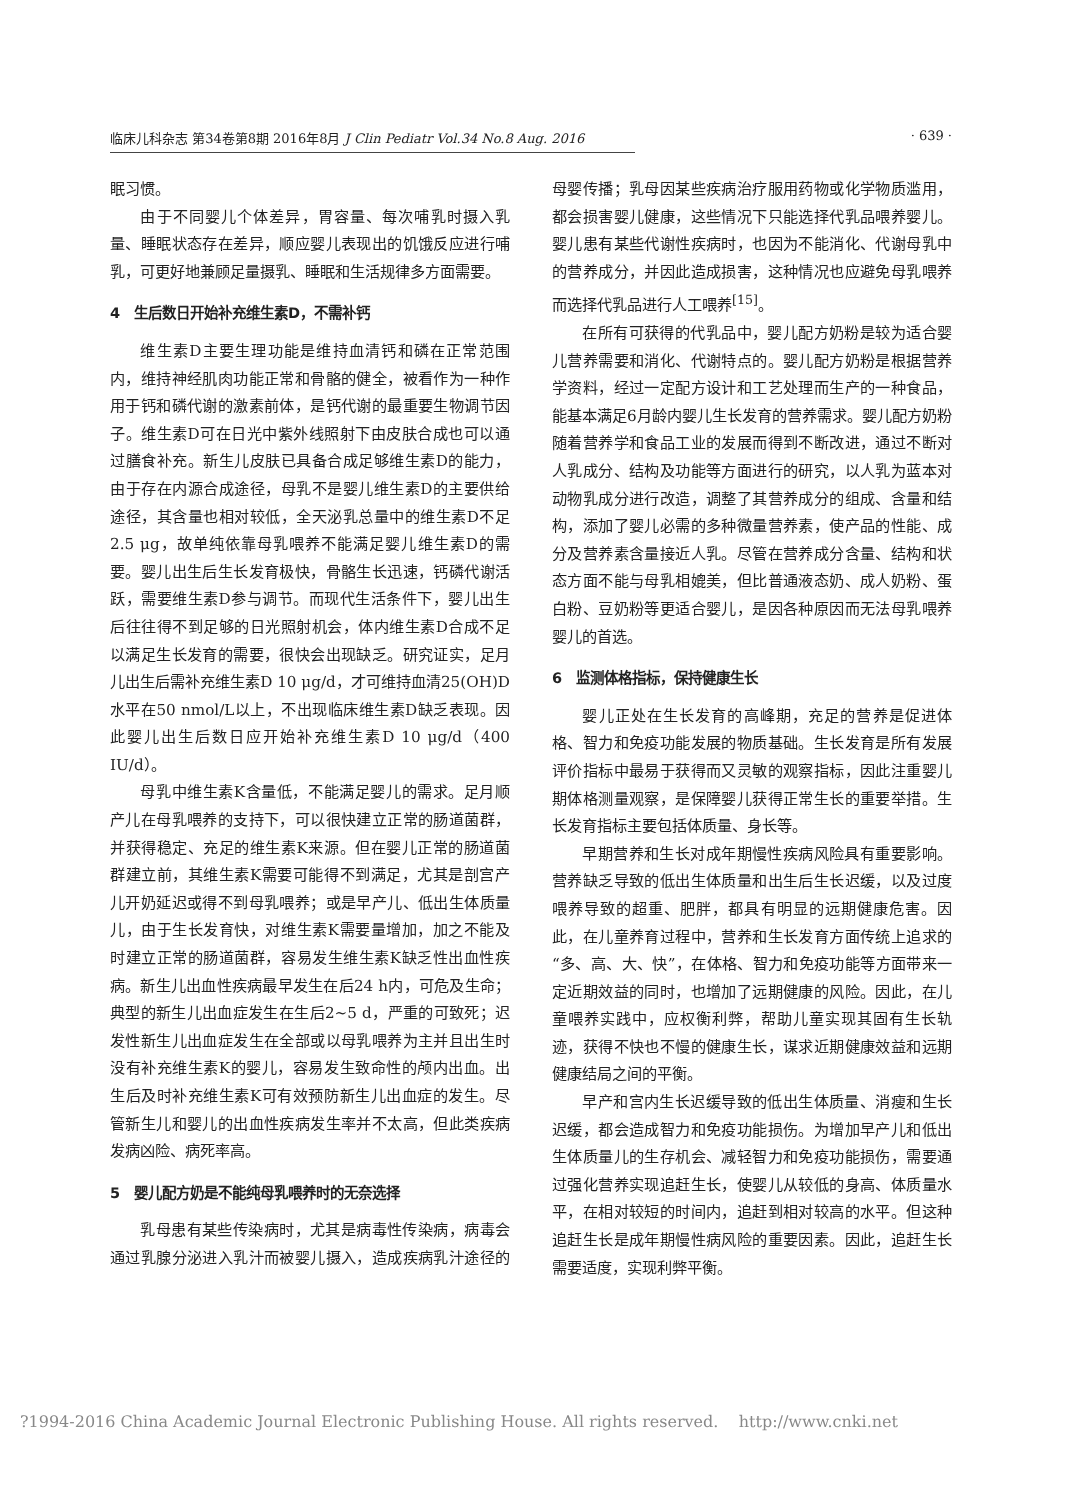临床儿科杂志 第34卷第8期 2016年8月 J Clin Pediatr Vol.34 No.8 Aug. 2016 · 639 ·
眠习惯。
由于不同婴儿个体差异，胃容量、每次哺乳时摄入乳量、睡眠状态存在差异，顺应婴儿表现出的饥饿反应进行哺乳，可更好地兼顾足量摄乳、睡眠和生活规律多方面需要。
4　生后数日开始补充维生素D，不需补钙
维生素D主要生理功能是维持血清钙和磷在正常范围内，维持神经肌肉功能正常和骨骼的健全，被看作为一种作用于钙和磷代谢的激素前体，是钙代谢的最重要生物调节因子。维生素D可在日光中紫外线照射下由皮肤合成也可以通过膳食补充。新生儿皮肤已具备合成足够维生素D的能力，由于存在内源合成途径，母乳不是婴儿维生素D的主要供给途径，其含量也相对较低，全天泌乳总量中的维生素D不足2.5 μg，故单纯依靠母乳喂养不能满足婴儿维生素D的需要。婴儿出生后生长发育极快，骨骼生长迅速，钙磷代谢活跃，需要维生素D参与调节。而现代生活条件下，婴儿出生后往往得不到足够的日光照射机会，体内维生素D合成不足以满足生长发育的需要，很快会出现缺乏。研究证实，足月儿出生后需补充维生素D 10 μg/d，才可维持血清25(OH)D水平在50 nmol/L以上，不出现临床维生素D缺乏表现。因此婴儿出生后数日应开始补充维生素D 10 μg/d（400 IU/d）。
母乳中维生素K含量低，不能满足婴儿的需求。足月顺产儿在母乳喂养的支持下，可以很快建立正常的肠道菌群，并获得稳定、充足的维生素K来源。但在婴儿正常的肠道菌群建立前，其维生素K需要可能得不到满足，尤其是剖宫产儿开奶延迟或得不到母乳喂养；或是早产儿、低出生体质量儿，由于生长发育快，对维生素K需要量增加，加之不能及时建立正常的肠道菌群，容易发生维生素K缺乏性出血性疾病。新生儿出血性疾病最早发生在后24 h内，可危及生命；典型的新生儿出血症发生在生后2~5 d，严重的可致死；迟发性新生儿出血症发生在全部或以母乳喂养为主并且出生时没有补充维生素K的婴儿，容易发生致命性的颅内出血。出生后及时补充维生素K可有效预防新生儿出血症的发生。尽管新生儿和婴儿的出血性疾病发生率并不太高，但此类疾病发病凶险、病死率高。
5　婴儿配方奶是不能纯母乳喂养时的无奈选择
乳母患有某些传染病时，尤其是病毒性传染病，病毒会通过乳腺分泌进入乳汁而被婴儿摄入，造成疾病乳汁途径的母婴传播；乳母因某些疾病治疗服用药物或化学物质滥用，都会损害婴儿健康，这些情况下只能选择代乳品喂养婴儿。婴儿患有某些代谢性疾病时，也因为不能消化、代谢母乳中的营养成分，并因此造成损害，这种情况也应避免母乳喂养而选择代乳品进行人工喂养<sup>[15]</sup>。
在所有可获得的代乳品中，婴儿配方奶粉是较为适合婴儿营养需要和消化、代谢特点的。婴儿配方奶粉是根据营养学资料，经过一定配方设计和工艺处理而生产的一种食品，能基本满足6月龄内婴儿生长发育的营养需求。婴儿配方奶粉随着营养学和食品工业的发展而得到不断改进，通过不断对人乳成分、结构及功能等方面进行的研究，以人乳为蓝本对动物乳成分进行改造，调整了其营养成分的组成、含量和结构，添加了婴儿必需的多种微量营养素，使产品的性能、成分及营养素含量接近人乳。尽管在营养成分含量、结构和状态方面不能与母乳相媲美，但比普通液态奶、成人奶粉、蛋白粉、豆奶粉等更适合婴儿，是因各种原因而无法母乳喂养婴儿的首选。
6　监测体格指标，保持健康生长
婴儿正处在生长发育的高峰期，充足的营养是促进体格、智力和免疫功能发展的物质基础。生长发育是所有发展评价指标中最易于获得而又灵敏的观察指标，因此注重婴儿期体格测量观察，是保障婴儿获得正常生长的重要举措。生长发育指标主要包括体质量、身长等。
早期营养和生长对成年期慢性疾病风险具有重要影响。营养缺乏导致的低出生体质量和出生后生长迟缓，以及过度喂养导致的超重、肥胖，都具有明显的远期健康危害。因此，在儿童养育过程中，营养和生长发育方面传统上追求的“多、高、大、快”，在体格、智力和免疫功能等方面带来一定近期效益的同时，也增加了远期健康的风险。因此，在儿童喂养实践中，应权衡利弊，帮助儿童实现其固有生长轨迹，获得不快也不慢的健康生长，谋求近期健康效益和远期健康结局之间的平衡。
早产和宫内生长迟缓导致的低出生体质量、消瘦和生长迟缓，都会造成智力和免疫功能损伤。为增加早产儿和低出生体质量儿的生存机会、减轻智力和免疫功能损伤，需要通过强化营养实现追赶生长，使婴儿从较低的身高、体质量水平，在相对较短的时间内，追赶到相对较高的水平。但这种追赶生长是成年期慢性病风险的重要因素。因此，追赶生长需要适度，实现利弊平衡。
?1994-2016 China Academic Journal Electronic Publishing House. All rights reserved. http://www.cnki.net